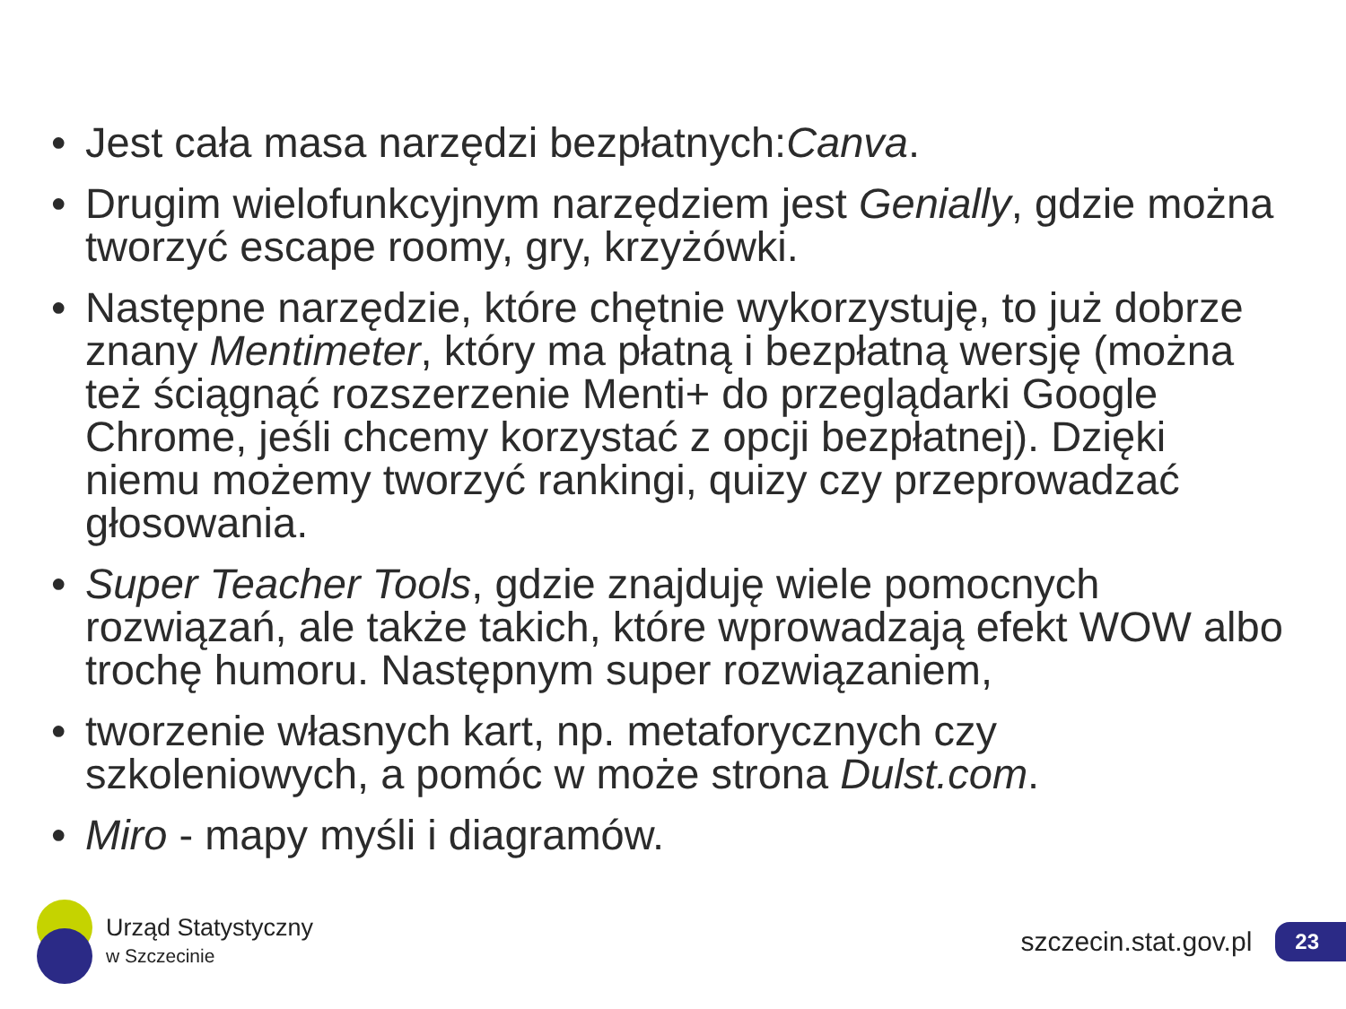• Jest cała masa narzędzi bezpłatnych:Canva.
• Drugim wielofunkcyjnym narzędziem jest Genially, gdzie można tworzyć escape roomy, gry, krzyżówki.
• Następne narzędzie, które chętnie wykorzystuję, to już dobrze znany Mentimeter, który ma płatną i bezpłatną wersję (można też ściągnąć rozszerzenie Menti+ do przeglądarki Google Chrome, jeśli chcemy korzystać z opcji bezpłatnej). Dzięki niemu możemy tworzyć rankingi, quizy czy przeprowadzać głosowania.
• Super Teacher Tools, gdzie znajduję wiele pomocnych rozwiązań, ale także takich, które wprowadzają efekt WOW albo trochę humoru. Następnym super rozwiązaniem,
• tworzenie własnych kart, np. metaforycznych czy szkoleniowych, a pomóc w może strona Dulst.com.
• Miro - mapy myśli i diagramów.
Urząd Statystyczny
w Szczecinie
szczecin.stat.gov.pl 23